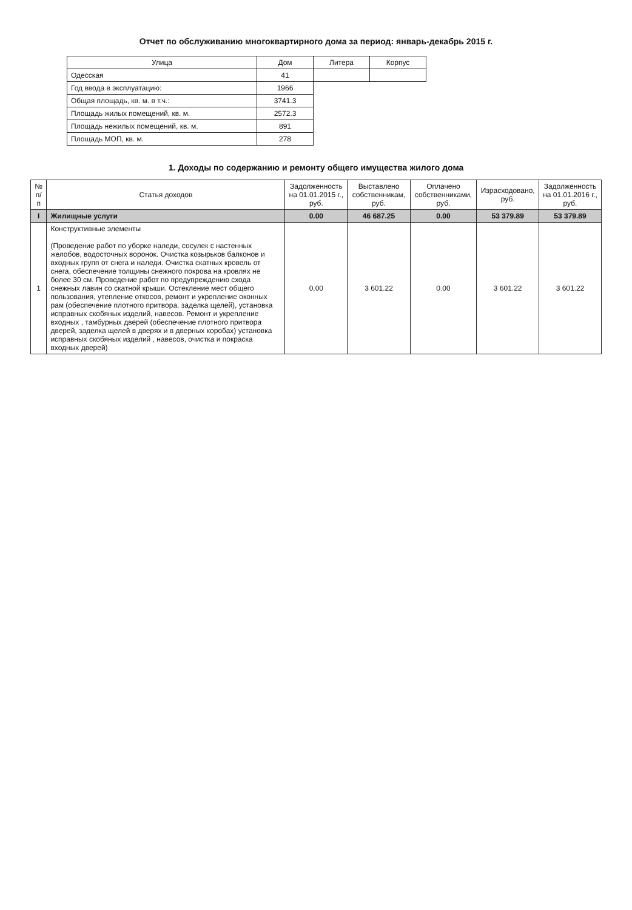Отчет по обслуживанию многоквартирного дома за период: январь-декабрь 2015 г.
| Улица | Дом | Литера | Корпус |
| --- | --- | --- | --- |
| Одесская | 41 | | |
| Год ввода в эксплуатацию: | 1966 | | |
| Общая площадь, кв. м. в т.ч.: | 3741.3 | | |
| Площадь жилых помещений, кв. м. | 2572.3 | | |
| Площадь нежилых помещений, кв. м. | 891 | | |
| Площадь МОП, кв. м. | 278 | | |
1. Доходы по содержанию и ремонту общего имущества жилого дома
| № п/п | Статья доходов | Задолженность на 01.01.2015 г., руб. | Выставлено собственникам, руб. | Оплачено собственниками, руб. | Израсходовано, руб. | Задолженность на 01.01.2016 г., руб. |
| --- | --- | --- | --- | --- | --- | --- |
| I | Жилищные услуги | 0.00 | 46 687.25 | 0.00 | 53 379.89 | 53 379.89 |
| 1 | Конструктивные элементы (Проведение работ по уборке наледи, сосулек с настенных желобов, водосточных воронок. Очистка козырьков балконов и входных групп от снега и наледи. Очистка скатных кровель от снега, обеспечение толщины снежного покрова на кровлях не более 30 см. Проведение работ по предупреждению схода снежных лавин со скатной крыши. Остекление мест общего пользования, утепление откосов, ремонт и укрепление оконных рам (обеспечение плотного притвора, заделка щелей), установка исправных скобяных изделий, навесов. Ремонт и укрепление входных , тамбурных дверей (обеспечение плотного притвора дверей, заделка щелей в дверях и в дверных коробах) установка исправных скобяных изделий , навесов, очистка и покраска входных дверей) | 0.00 | 3 601.22 | 0.00 | 3 601.22 | 3 601.22 |